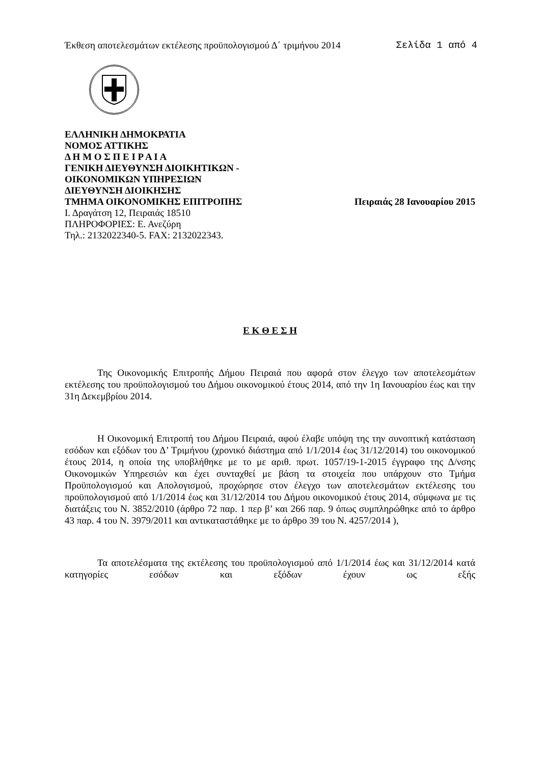Έκθεση αποτελεσμάτων εκτέλεσης προϋπολογισμού Δ΄ τριμήνου 2014 Σελίδα 1 από 4
ΕΛΛΗΝΙΚΗ ΔΗΜΟΚΡΑΤΙΑ
ΝΟΜΟΣ ΑΤΤΙΚΗΣ
Δ Η Μ Ο Σ Π Ε Ι Ρ Α Ι Α
ΓΕΝΙΚΗ ΔΙΕΥΘΥΝΣΗ ΔΙΟΙΚΗΤΙΚΩΝ -
ΟΙΚΟΝΟΜΙΚΩΝ ΥΠΗΡΕΣΙΩΝ
ΔΙΕΥΘΥΝΣΗ ΔΙΟΙΚΗΣΗΣ
ΤΜΗΜΑ ΟΙΚΟΝΟΜΙΚΗΣ ΕΠΙΤΡΟΠΗΣ Πειραιάς 28 Ιανουαρίου 2015
Ι. Δραγάτση 12, Πειραιάς 18510
ΠΛΗΡΟΦΟΡΙΕΣ: Ε. Ανεζύρη
Τηλ.: 2132022340-5. FAX: 2132022343.
Ε Κ Θ Ε Σ Η
Της Οικονομικής Επιτροπής Δήμου Πειραιά που αφορά στον έλεγχο των αποτελεσμάτων εκτέλεσης του προϋπολογισμού του Δήμου οικονομικού έτους 2014, από την 1η Ιανουαρίου έως και την 31η Δεκεμβρίου 2014.
Η Οικονομική Επιτροπή του Δήμου Πειραιά, αφού έλαβε υπόψη της την συνοπτική κατάσταση εσόδων και εξόδων του Δ’ Τριμήνου (χρονικό διάστημα από 1/1/2014 έως 31/12/2014) του οικονομικού έτους 2014, η οποία της υποβλήθηκε με το με αριθ. πρωτ. 1057/19-1-2015 έγγραφο της Δ/νσης Οικονομικών Υπηρεσιών και έχει συνταχθεί με βάση τα στοιχεία που υπάρχουν στο Τμήμα Προϋπολογισμού και Απολογισμού, προχώρησε στον έλεγχο των αποτελεσμάτων εκτέλεσης του προϋπολογισμού από 1/1/2014 έως και 31/12/2014 του Δήμου οικονομικού έτους 2014, σύμφωνα με τις διατάξεις του Ν. 3852/2010 (άρθρο 72 παρ. 1 περ β’ και 266 παρ. 9 όπως συμπληρώθηκε από το άρθρο 43 παρ. 4 του Ν. 3979/2011 και αντικαταστάθηκε με το άρθρο 39 του Ν. 4257/2014 ),
Τα αποτελέσματα της εκτέλεσης του προϋπολογισμού από 1/1/2014 έως και 31/12/2014 κατά κατηγορίες εσόδων και εξόδων έχουν ως εξής